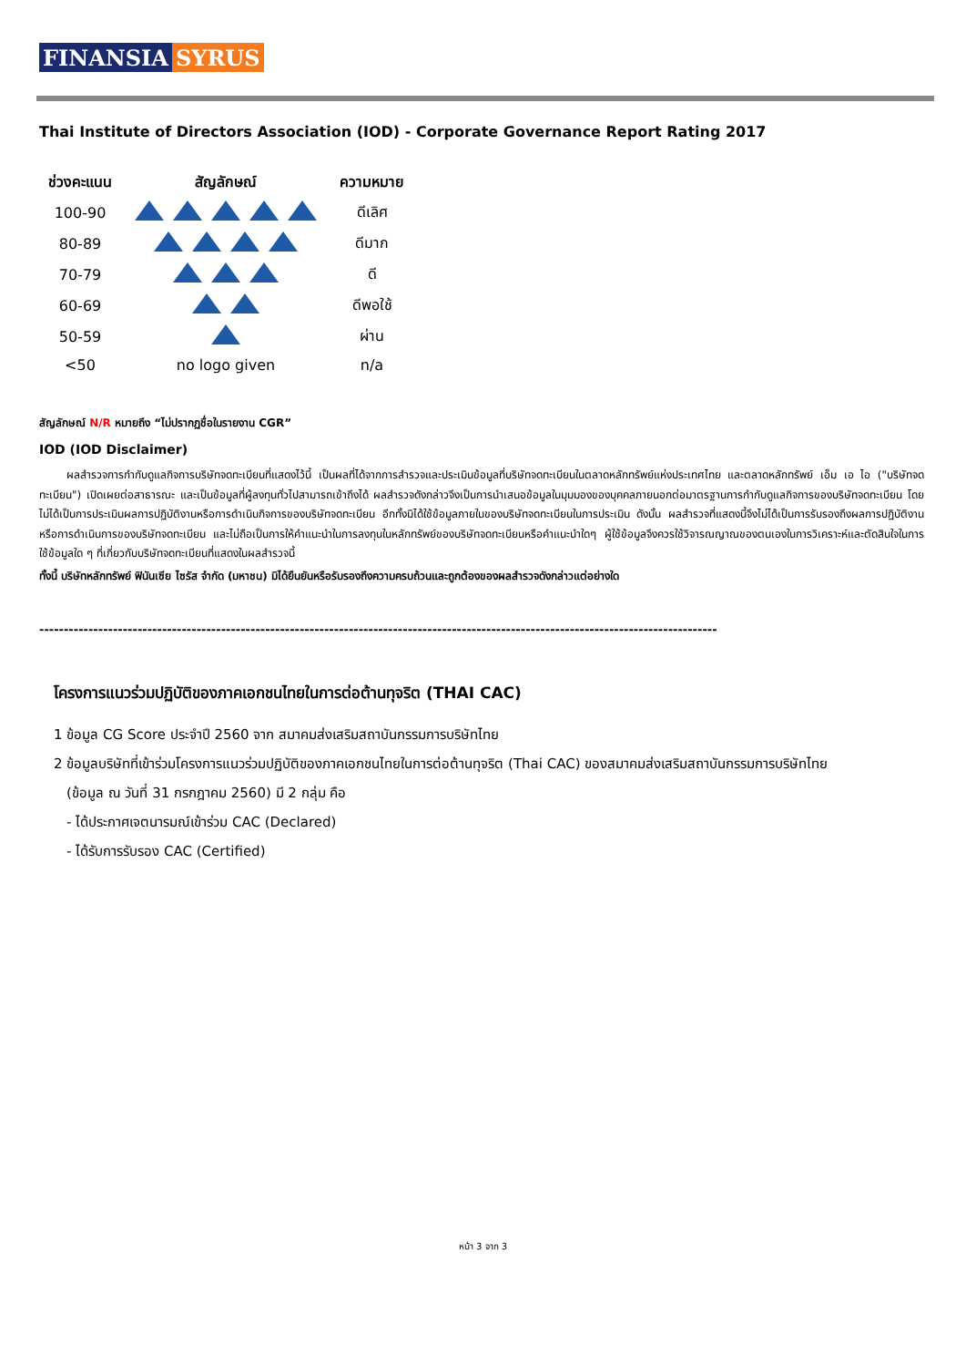FINANSIA SYRUS
Thai Institute of Directors Association (IOD) - Corporate Governance Report Rating 2017
| ช่วงคะแนน | สัญลักษณ์ | ความหมาย |
| --- | --- | --- |
| 100-90 | | ดีเลิศ |
| 80-89 | | ดีมาก |
| 70-79 | | ดี |
| 60-69 | | ดีพอใช้ |
| 50-59 | | ผ่าน |
| <50 | no logo given | n/a |
สัญลักษณ์ N/R หมายถึง “ไม่ปรากฏชื่อในรายงาน CGR”
IOD (IOD Disclaimer)
ผลสำรวจการกำกับดูแลกิจการบริษัทจดทะเบียนที่แสดงไว้นี้ เป็นผลที่ได้จากการสำรวจและประเมินข้อมูลที่บริษัทจดทะเบียนในตลาดหลักทรัพย์แห่งประเทศไทย และตลาดหลักทรัพย์ เอ็ม เอ ไอ ("บริษัทจดทะเบียน") เปิดเผยต่อสาธารณะ และเป็นข้อมูลที่ผู้ลงทุนทั่วไปสามารถเข้าถึงได้ ผลสำรวจดังกล่าวจึงเป็นการนำเสนอข้อมูลในมุมมองของบุคคลภายนอกต่อมาตรฐานการกำกับดูแลกิจการของบริษัทจดทะเบียน โดยไม่ได้เป็นการประเมินผลการปฏิบัติงานหรือการดำเนินกิจการของบริษัทจดทะเบียน อีกทั้งมิได้ใช้ข้อมูลภายในของบริษัทจดทะเบียนในการประเมิน ดังนั้น ผลสำรวจที่แสดงนี้จึงไม่ได้เป็นการรับรองถึงผลการปฏิบัติงานหรือการดำเนินการของบริษัทจดทะเบียน และไม่ถือเป็นการให้คำแนะนำในการลงทุนในหลักทรัพย์ของบริษัทจดทะเบียนหรือคำแนะนำใดๆ ผู้ใช้ข้อมูลจึงควรใช้วิจารณญาณของตนเองในการวิเคราะห์และตัดสินใจในการใช้ข้อมูลใด ๆ ที่เกี่ยวกับบริษัทจดทะเบียนที่แสดงในผลสำรวจนี้
ทั้งนี้ บริษัทหลักทรัพย์ ฟินันเซีย ไซรัส จำกัด (มหาชน) มิได้ยืนยันหรือรับรองถึงความครบถ้วนและถูกต้องของผลสำรวจดังกล่าวแต่อย่างใด
------------------------------------------------------------------------------------------------------------------------------------------
โครงการแนวร่วมปฏิบัติของภาคเอกชนไทยในการต่อต้านทุจริต (THAI CAC)
1 ข้อมูล CG Score ประจำปี 2560 จาก สมาคมส่งเสริมสถาบันกรรมการบริษัทไทย
2 ข้อมูลบริษัทที่เข้าร่วมโครงการแนวร่วมปฏิบัติของภาคเอกชนไทยในการต่อต้านทุจริต (Thai CAC) ของสมาคมส่งเสริมสถาบันกรรมการบริษัทไทย
(ข้อมูล ณ วันที่ 31 กรกฎาคม 2560) มี 2 กลุ่ม คือ
- ได้ประกาศเจตนารมณ์เข้าร่วม CAC (Declared)
- ได้รับการรับรอง CAC (Certified)
หน้า 3 จาก 3